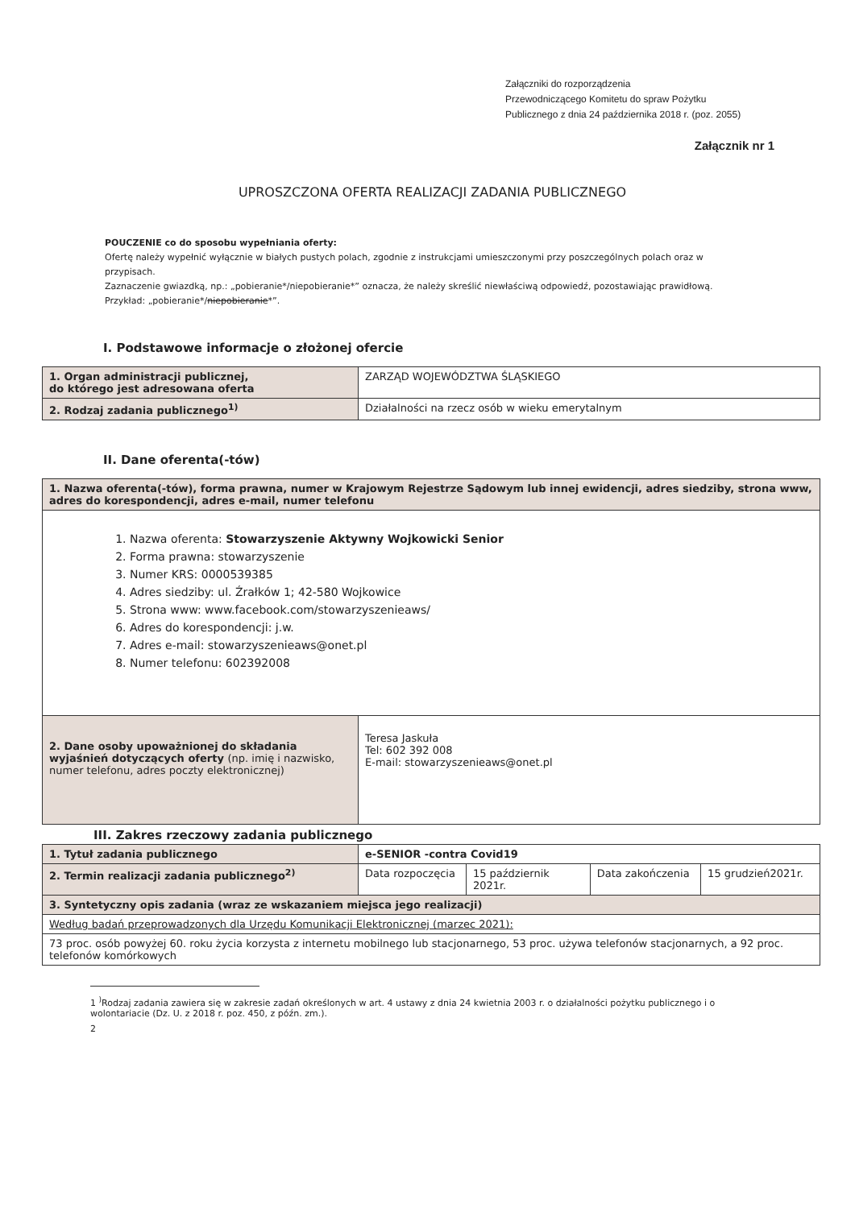Załączniki do rozporządzenia
Przewodniczącego Komitetu do spraw Pożytku
Publicznego z dnia 24 października 2018 r. (poz. 2055)
Załącznik nr 1
UPROSZCZONA OFERTA REALIZACJI ZADANIA PUBLICZNEGO
POUCZENIE co do sposobu wypełniania oferty:
Ofertę należy wypełnić wyłącznie w białych pustych polach, zgodnie z instrukcjami umieszczonymi przy poszczególnych polach oraz w przypisach.
Zaznaczenie gwiazdką, np.: „pobieranie*/niepobieranie*” oznacza, że należy skreślić niewłaściwą odpowiedź, pozostawiając prawidłową. Przykład: „pobieranie*/niepobieranie*”.
I. Podstawowe informacje o złożonej ofercie
| 1. Organ administracji publicznej, do którego jest adresowana oferta | ZARZĄD WOJEWÓDZTWA ŚLĄSKIEGO |
| 2. Rodzaj zadania publicznego<sup>1)</sup> | Działalności na rzecz osób w wieku emerytalnym |
II. Dane oferenta(-tów)
| 1. Nazwa oferenta(-tów), forma prawna, numer w Krajowym Rejestrze Sądowym lub innej ewidencji, adres siedziby, strona www, adres do korespondencji, adres e-mail, numer telefonu | |
| 1. Nazwa oferenta: Stowarzyszenie Aktywny Wojkowicki Senior 2. Forma prawna: stowarzyszenie 3. Numer KRS: 0000539385 4. Adres siedziby: ul. Źrałków 1; 42-580 Wojkowice 5. Strona www: www.facebook.com/stowarzyszenieaws/ 6. Adres do korespondencji: j.w. 7. Adres e-mail: stowarzyszenieaws@onet.pl 8. Numer telefonu: 602392008 | |
| 2. Dane osoby upoważnionej do składania wyjaśnień dotyczących oferty (np. imię i nazwisko, numer telefonu, adres poczty elektronicznej) | Teresa Jaskuła Tel: 602 392 008 E-mail: stowarzyszenieaws@onet.pl |
III. Zakres rzeczowy zadania publicznego
| 1. Tytuł zadania publicznego | e-SENIOR -contra Covid19 | | | |
| 2. Termin realizacji zadania publicznego<sup>2)</sup> | Data rozpoczęcia | 15 październik 2021r. | Data zakończenia | 15 grudzień2021r. |
| 3. Syntetyczny opis zadania (wraz ze wskazaniem miejsca jego realizacji) | | | | |
| Według badań przeprowadzonych dla Urzędu Komunikacji Elektronicznej (marzec 2021): | | | | |
| 73 proc. osób powyżej 60. roku życia korzysta z internetu mobilnego lub stacjonarnego, 53 proc. używa telefonów stacjonarnych, a 92 proc. telefonów komórkowych | | | | |
1 <sup>)</sup>Rodzaj zadania zawiera się w zakresie zadań określonych w art. 4 ustawy z dnia 24 kwietnia 2003 r. o działalności pożytku publicznego i o wolontariacie (Dz. U. z 2018 r. poz. 450, z późn. zm.).
2